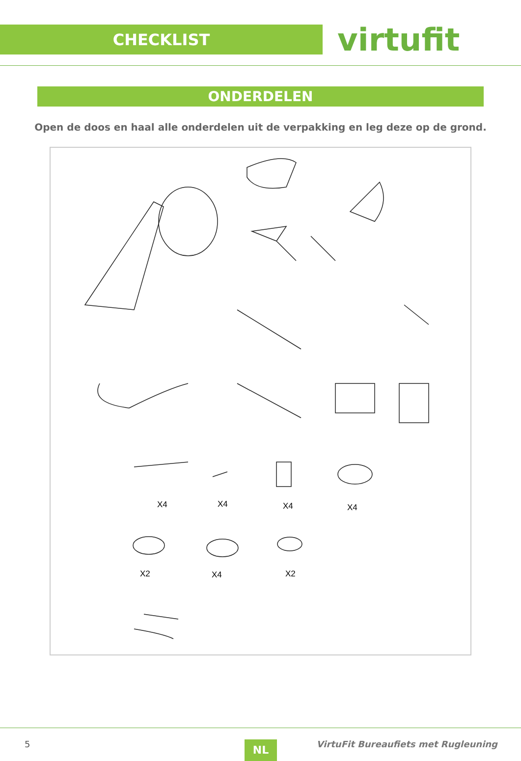CHECKLIST
virtufit
ONDERDELEN
Open de doos en haal alle onderdelen uit de verpakking en leg deze op de grond.
X4 X4 X4 X4
X2 X4 X2
5 NL
VirtuFit Bureaufiets met Rugleuning